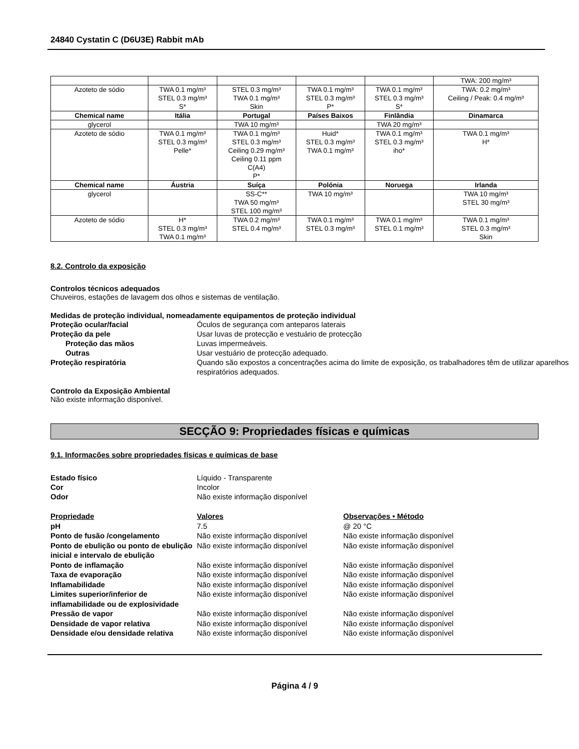24840 Cystatin C (D6U3E) Rabbit mAb
| | | | | | TWA: 200 mg/m³ |
| Azoteto de sódio | TWA 0.1 mg/m³ STEL 0.3 mg/m³ S* | STEL 0.3 mg/m³ TWA 0.1 mg/m³ Skin | TWA 0.1 mg/m³ STEL 0.3 mg/m³ P* | TWA 0.1 mg/m³ STEL 0.3 mg/m³ S* | TWA: 0.2 mg/m³ Ceiling / Peak: 0.4 mg/m³ |
| Chemical name | Itália | Portugal | Países Baixos | Finlândia | Dinamarca |
| glycerol | | TWA 10 mg/m³ | | TWA 20 mg/m³ | |
| Azoteto de sódio | TWA 0.1 mg/m³ STEL 0.3 mg/m³ Pelle* | TWA 0.1 mg/m³ STEL 0.3 mg/m³ Ceiling 0.29 mg/m³ Ceiling 0.11 ppm C(A4) P* | Huid* STEL 0.3 mg/m³ TWA 0.1 mg/m³ | TWA 0.1 mg/m³ STEL 0.3 mg/m³ iho* | TWA 0.1 mg/m³ H* |
| Chemical name | Áustria | Suíça | Polónia | Noruega | Irlanda |
| glycerol | | SS-C** TWA 50 mg/m³ STEL 100 mg/m³ | TWA 10 mg/m³ | | TWA 10 mg/m³ STEL 30 mg/m³ |
| Azoteto de sódio | H* STEL 0.3 mg/m³ TWA 0.1 mg/m³ | TWA 0.2 mg/m³ STEL 0.4 mg/m³ | TWA 0.1 mg/m³ STEL 0.3 mg/m³ | TWA 0.1 mg/m³ STEL 0.1 mg/m³ | TWA 0.1 mg/m³ STEL 0.3 mg/m³ Skin |
8.2. Controlo da exposição
Controlos técnicos adequados
Chuveiros, estações de lavagem dos olhos e sistemas de ventilação.
Medidas de proteção individual, nomeadamente equipamentos de proteção individual
Proteção ocular/facial Óculos de segurança com anteparos laterais Proteção da pele Usar luvas de protecção e vestuário de protecção Proteção das mãos Luvas impermeáveis. Outras Usar vestuário de protecção adequado. Proteção respiratória Quando são expostos a concentrações acima do limite de exposição, os trabalhadores têm de utilizar aparelhos respiratórios adequados.
Controlo da Exposição Ambiental
Não existe informação disponível.
SECÇÃO 9: Propriedades físicas e químicas
9.1. Informações sobre propriedades físicas e químicas de base
Estado físico Líquido - Transparente Cor Incolor Odor Não existe informação disponível
Propriedade Valores Observações • Método pH 7.5 @ 20 °C Ponto de fusão /congelamento Não existe informação disponível Não existe informação disponível Ponto de ebulição ou ponto de ebulição inicial e intervalo de ebulição Não existe informação disponível Não existe informação disponível Ponto de inflamação Não existe informação disponível Não existe informação disponível Taxa de evaporação Não existe informação disponível Não existe informação disponível Inflamabilidade Não existe informação disponível Não existe informação disponível Limites superior/inferior de inflamabilidade ou de explosividade Não existe informação disponível Não existe informação disponível Pressão de vapor Não existe informação disponível Não existe informação disponível Densidade de vapor relativa Não existe informação disponível Não existe informação disponível Densidade e/ou densidade relativa Não existe informação disponível Não existe informação disponível
Página 4 / 9